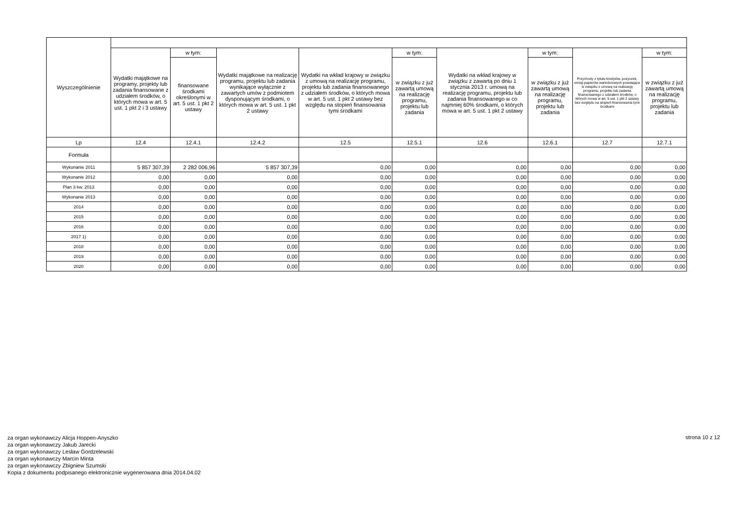| Wyszczególnienie | | | | | | | | | |
| --- | --- | --- | --- | --- | --- | --- | --- | --- | --- |
| | Wydatki majątkowe na programy, projekty lub zadania finansowane z udziałem środków, o których mowa w art. 5 ust. 1 pkt 2 i 3 ustawy | w tym: | Wydatki majątkowe na realizację programu, projektu lub zadania wynikające wyłącznie z zawartych umów z podmiotem dysponującym środkami, o których mowa w art. 5 ust. 1 pkt 2 ustawy | Wydatki na wkład krajowy w związku z umową na realizację programu, projektu lub zadania finansowanego z udziałem środków, o których mowa w art. 5 ust. 1 pkt 2 ustawy bez względu na stopień finansowania tymi środkami | w tym: | Wydatki na wkład krajowy w związku z zawartą po dniu 1 stycznia 2013 r. umową na realizację programu, projektu lub zadania finansowanego w co najmniej 60% środkami, o których mowa w art. 5 ust. 1 pkt 2 ustawy | w tym: | Przychody z tytułu kredytów, pożyczek, emisji papierów wartościowych powstające w związku z umową na realizację programu, projektu lub zadania finansowanego z udziałem środków, o których mowa w art. 5 ust. 1 pkt 2 ustawy bez względu na stopień finansowania tymi środkami | w tym: |
| | | finansowane środkami określonymi w art. 5 ust. 1 pkt 2 ustawy | | | w związku z już zawartą umową na realizację programu, projektu lub zadania | | w związku z już zawartą umową na realizację programu, projektu lub zadania | | w związku z już zawartą umową na realizację programu, projektu lub zadania |
| Lp | 12.4 | 12.4.1 | 12.4.2 | 12.5 | 12.5.1 | 12.6 | 12.6.1 | 12.7 | 12.7.1 |
| Formuła | | | | | | | | | |
| Wykonanie 2011 | 5 857 307,39 | 2 282 006,96 | 5 857 307,39 | 0,00 | 0,00 | 0,00 | 0,00 | 0,00 | 0,00 |
| Wykonanie 2012 | 0,00 | 0,00 | 0,00 | 0,00 | 0,00 | 0,00 | 0,00 | 0,00 | 0,00 |
| Plan 3 kw. 2013 | 0,00 | 0,00 | 0,00 | 0,00 | 0,00 | 0,00 | 0,00 | 0,00 | 0,00 |
| Wykonanie 2013 | 0,00 | 0,00 | 0,00 | 0,00 | 0,00 | 0,00 | 0,00 | 0,00 | 0,00 |
| 2014 | 0,00 | 0,00 | 0,00 | 0,00 | 0,00 | 0,00 | 0,00 | 0,00 | 0,00 |
| 2015 | 0,00 | 0,00 | 0,00 | 0,00 | 0,00 | 0,00 | 0,00 | 0,00 | 0,00 |
| 2016 | 0,00 | 0,00 | 0,00 | 0,00 | 0,00 | 0,00 | 0,00 | 0,00 | 0,00 |
| 2017 1) | 0,00 | 0,00 | 0,00 | 0,00 | 0,00 | 0,00 | 0,00 | 0,00 | 0,00 |
| 2018 | 0,00 | 0,00 | 0,00 | 0,00 | 0,00 | 0,00 | 0,00 | 0,00 | 0,00 |
| 2019 | 0,00 | 0,00 | 0,00 | 0,00 | 0,00 | 0,00 | 0,00 | 0,00 | 0,00 |
| 2020 | 0,00 | 0,00 | 0,00 | 0,00 | 0,00 | 0,00 | 0,00 | 0,00 | 0,00 |
za organ wykonawczy Alicja Hoppen-Anyszko
za organ wykonawczy Jakub Jarecki
za organ wykonawczy Lesław Gordzelewski
za organ wykonawczy Marcin Minta
za organ wykonawczy Zbigniew Szumski
Kopia z dokumentu podpisanego elektronicznie wygenerowana dnia 2014.04.02
strona 10 z 12